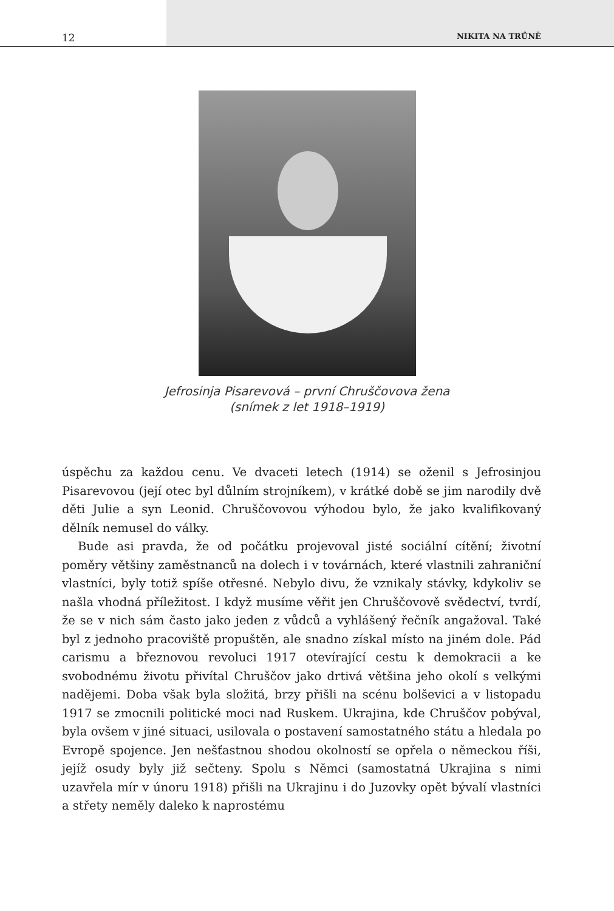12 NIKITA NA TRŮNĚ
Jefrosinja Pisarevová – první Chruščovova žena
(snímek z let 1918–1919)
úspěchu za každou cenu. Ve dvaceti letech (1914) se oženil s Jefrosinjou Pisarevovou (její otec byl důlním strojníkem), v krátké době se jim narodily dvě děti Julie a syn Leonid. Chruščovovou výhodou bylo, že jako kvalifikovaný dělník nemusel do války.
Bude asi pravda, že od počátku projevoval jisté sociální cítění; životní poměry většiny zaměstnanců na dolech i v továrnách, které vlastnili zahraniční vlastníci, byly totiž spíše otřesné. Nebylo divu, že vznikaly stávky, kdykoliv se našla vhodná příležitost. I když musíme věřit jen Chruščovově svědectví, tvrdí, že se v nich sám často jako jeden z vůdců a vyhlášený řečník angažoval. Také byl z jednoho pracoviště propuštěn, ale snadno získal místo na jiném dole. Pád carismu a březnovou revoluci 1917 otevírající cestu k demokracii a ke svobodnému životu přivítal Chruščov jako drtivá většina jeho okolí s velkými nadějemi. Doba však byla složitá, brzy přišli na scénu bolševici a v listopadu 1917 se zmocnili politické moci nad Ruskem. Ukrajina, kde Chruščov pobýval, byla ovšem v jiné situaci, usilovala o postavení samostatného státu a hledala po Evropě spojence. Jen nešťastnou shodou okolností se opřela o německou říši, jejíž osudy byly již sečteny. Spolu s Němci (samostatná Ukrajina s nimi uzavřela mír v únoru 1918) přišli na Ukrajinu i do Juzovky opět bývalí vlastníci a střety neměly daleko k naprostému